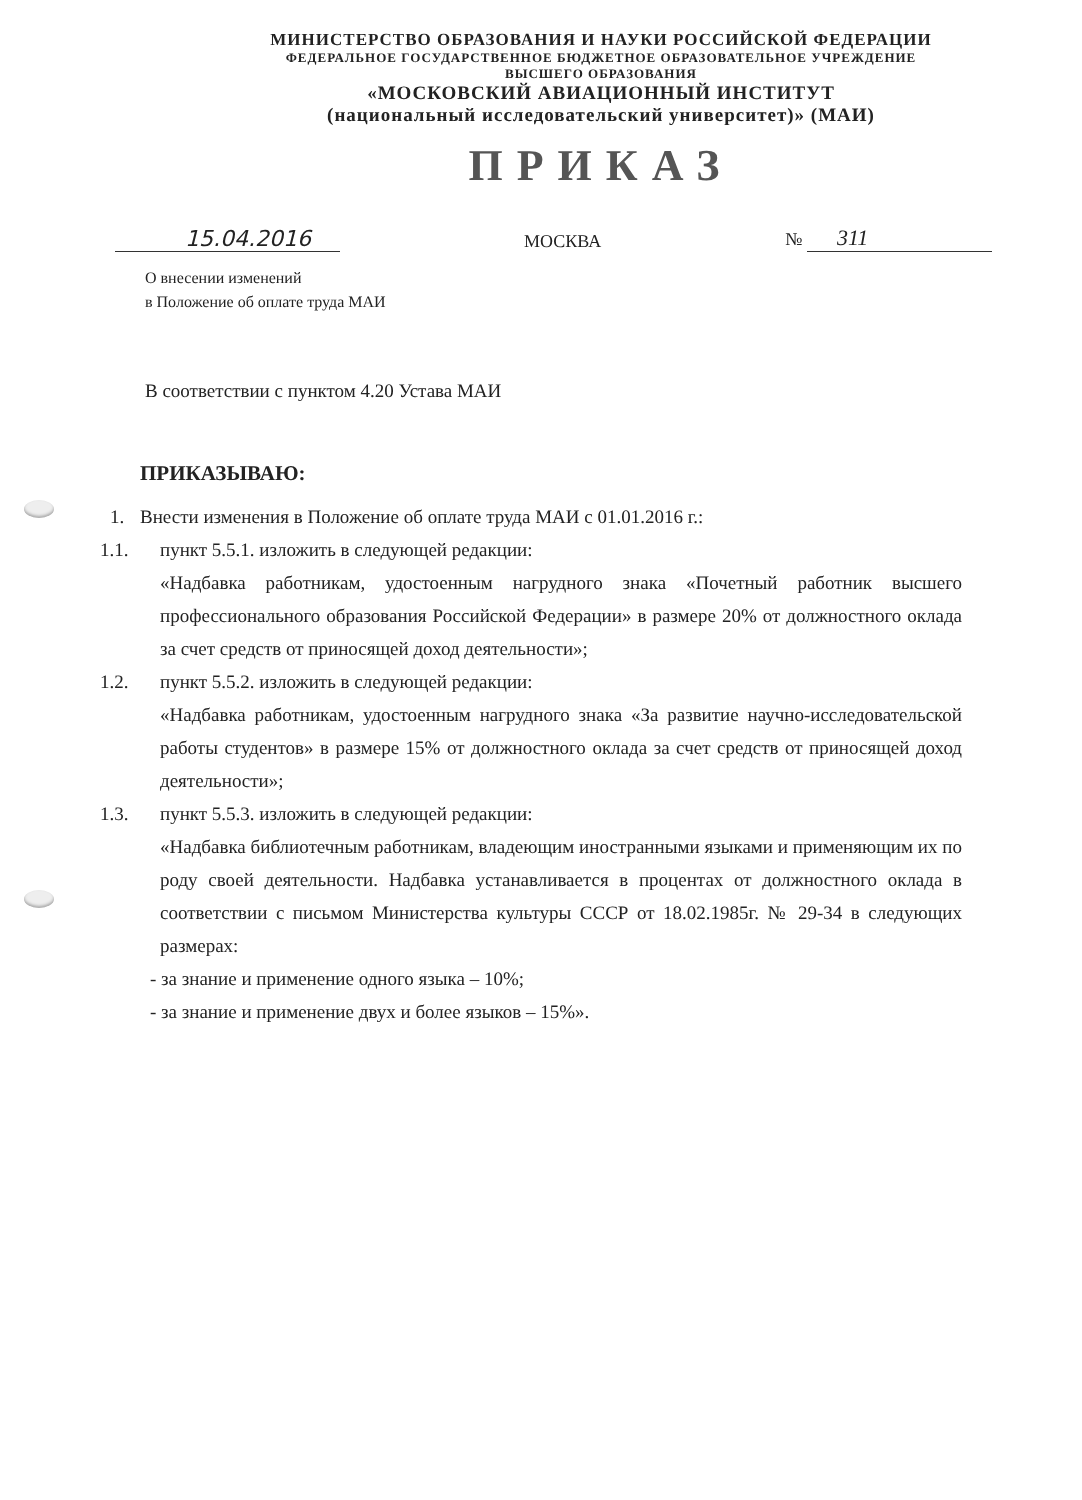МИНИСТЕРСТВО ОБРАЗОВАНИЯ И НАУКИ РОССИЙСКОЙ ФЕДЕРАЦИИ
ФЕДЕРАЛЬНОЕ ГОСУДАРСТВЕННОЕ БЮДЖЕТНОЕ ОБРАЗОВАТЕЛЬНОЕ УЧРЕЖДЕНИЕ
ВЫСШЕГО ОБРАЗОВАНИЯ
«МОСКОВСКИЙ АВИАЦИОННЫЙ ИНСТИТУТ
(национальный исследовательский университет)» (МАИ)
ПРИКАЗ
15.04.2016
МОСКВА
№ 311
О внесении изменений
в Положение об оплате труда МАИ
В соответствии с пунктом 4.20 Устава МАИ
ПРИКАЗЫВАЮ:
1. Внести изменения в Положение об оплате труда МАИ с 01.01.2016 г.:
1.1. пункт 5.5.1. изложить в следующей редакции:
«Надбавка работникам, удостоенным нагрудного знака «Почетный работник высшего профессионального образования Российской Федерации» в размере 20% от должностного оклада за счет средств от приносящей доход деятельности»;
1.2. пункт 5.5.2. изложить в следующей редакции:
«Надбавка работникам, удостоенным нагрудного знака «За развитие научно-исследовательской работы студентов» в размере 15% от должностного оклада за счет средств от приносящей доход деятельности»;
1.3. пункт 5.5.3. изложить в следующей редакции:
«Надбавка библиотечным работникам, владеющим иностранными языками и применяющим их по роду своей деятельности. Надбавка устанавливается в процентах от должностного оклада в соответствии с письмом Министерства культуры СССР от 18.02.1985г. № 29-34 в следующих размерах:
- за знание и применение одного языка – 10%;
- за знание и применение двух и более языков – 15%».